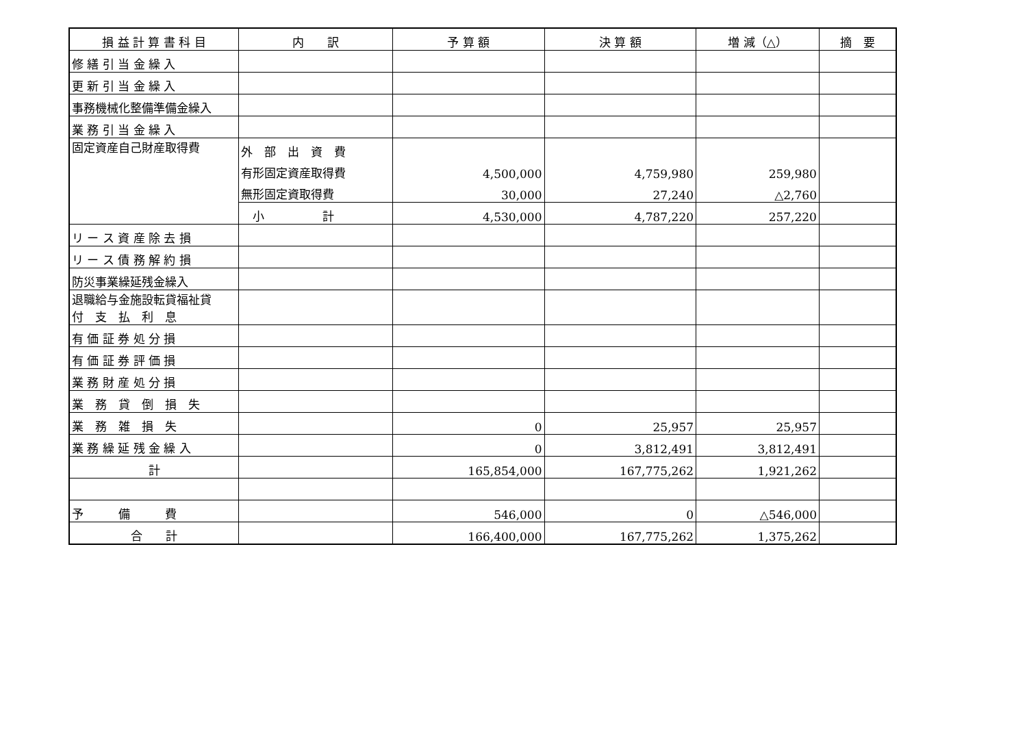| 損 益 計 算 書 科 目 | 内 訳 | 予 算 額 | 決 算 額 | 増 減（△） | 摘 要 |
| --- | --- | --- | --- | --- | --- |
| 修 繕 引 当 金 繰 入 | | | | | |
| 更 新 引 当 金 繰 入 | | | | | |
| 事務機械化整備準備金繰入 | | | | | |
| 業 務 引 当 金 繰 入 | | | | | |
| 固定資産自己財産取得費 | 外 部 出 資 費 | | | | |
| | 有形固定資産取得費 | 4,500,000 | 4,759,980 | 259,980 | |
| | 無形固定資取得費 | 30,000 | 27,240 | △2,760 | |
| | 小 計 | 4,530,000 | 4,787,220 | 257,220 | |
| リ ー ス 資 産 除 去 損 | | | | | |
| リ ー ス 債 務 解 約 損 | | | | | |
| 防災事業繰延残金繰入 | | | | | |
| 退職給与金施設転貸福祉貸 付 支 払 利 息 | | | | | |
| 有 価 証 券 処 分 損 | | | | | |
| 有 価 証 券 評 価 損 | | | | | |
| 業 務 財 産 処 分 損 | | | | | |
| 業 務 貸 倒 損 失 | | | | | |
| 業 務 雑 損 失 | | 0 | 25,957 | 25,957 | |
| 業 務 繰 延 残 金 繰 入 | | 0 | 3,812,491 | 3,812,491 | |
| 計 | | 165,854,000 | 167,775,262 | 1,921,262 | |
| 予 備 費 | | 546,000 | 0 | △546,000 | |
| 合 計 | | 166,400,000 | 167,775,262 | 1,375,262 | |